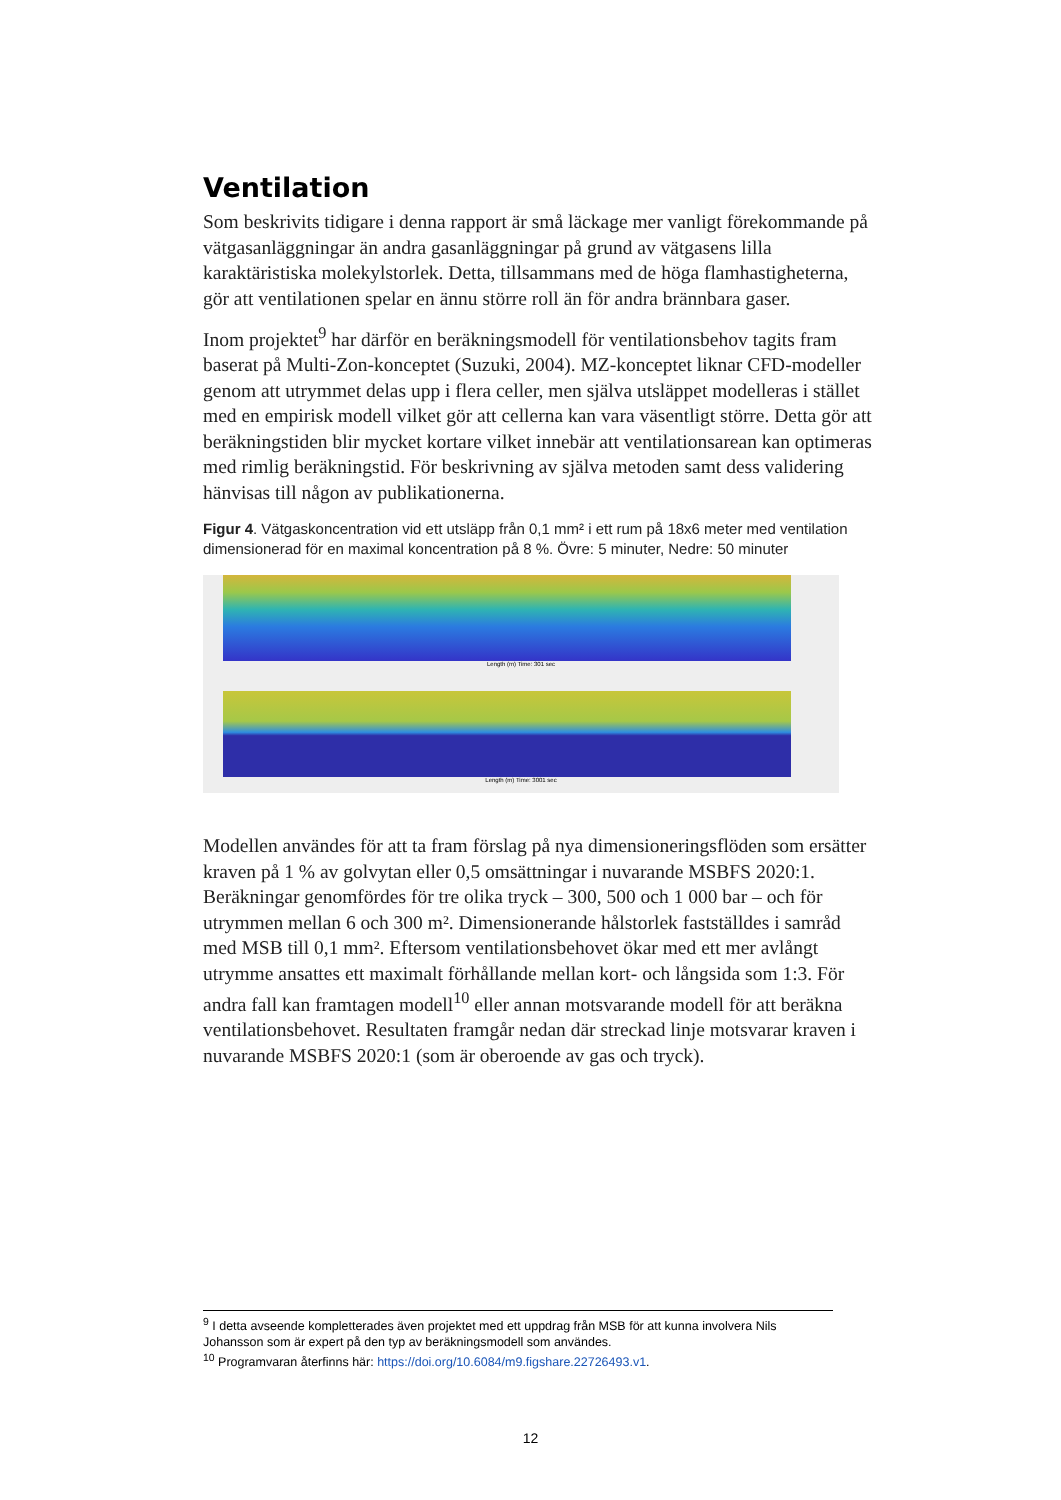Ventilation
Som beskrivits tidigare i denna rapport är små läckage mer vanligt förekommande på vätgasanläggningar än andra gasanläggningar på grund av vätgasens lilla karaktäristiska molekylstorlek. Detta, tillsammans med de höga flamhastigheterna, gör att ventilationen spelar en ännu större roll än för andra brännbara gaser.
Inom projektet<sup>9</sup> har därför en beräkningsmodell för ventilationsbehov tagits fram baserat på Multi-Zon-konceptet (Suzuki, 2004). MZ-konceptet liknar CFD-modeller genom att utrymmet delas upp i flera celler, men själva utsläppet modelleras i stället med en empirisk modell vilket gör att cellerna kan vara väsentligt större. Detta gör att beräkningstiden blir mycket kortare vilket innebär att ventilationsarean kan optimeras med rimlig beräkningstid. För beskrivning av själva metoden samt dess validering hänvisas till någon av publikationerna.
Figur 4. Vätgaskoncentration vid ett utsläpp från 0,1 mm² i ett rum på 18x6 meter med ventilation dimensionerad för en maximal koncentration på 8 %. Övre: 5 minuter, Nedre: 50 minuter
Length (m) Time: 301 sec
Length (m) Time: 3001 sec
Modellen användes för att ta fram förslag på nya dimensioneringsflöden som ersätter kraven på 1 % av golvytan eller 0,5 omsättningar i nuvarande MSBFS 2020:1. Beräkningar genomfördes för tre olika tryck – 300, 500 och 1 000 bar – och för utrymmen mellan 6 och 300 m². Dimensionerande hålstorlek fastställdes i samråd med MSB till 0,1 mm². Eftersom ventilationsbehovet ökar med ett mer avlångt utrymme ansattes ett maximalt förhållande mellan kort- och långsida som 1:3. För andra fall kan framtagen modell<sup>10</sup> eller annan motsvarande modell för att beräkna ventilationsbehovet. Resultaten framgår nedan där streckad linje motsvarar kraven i nuvarande MSBFS 2020:1 (som är oberoende av gas och tryck).
<sup>9</sup> I detta avseende kompletterades även projektet med ett uppdrag från MSB för att kunna involvera Nils Johansson som är expert på den typ av beräkningsmodell som användes.
<sup>10</sup> Programvaran återfinns här: https://doi.org/10.6084/m9.figshare.22726493.v1.
12